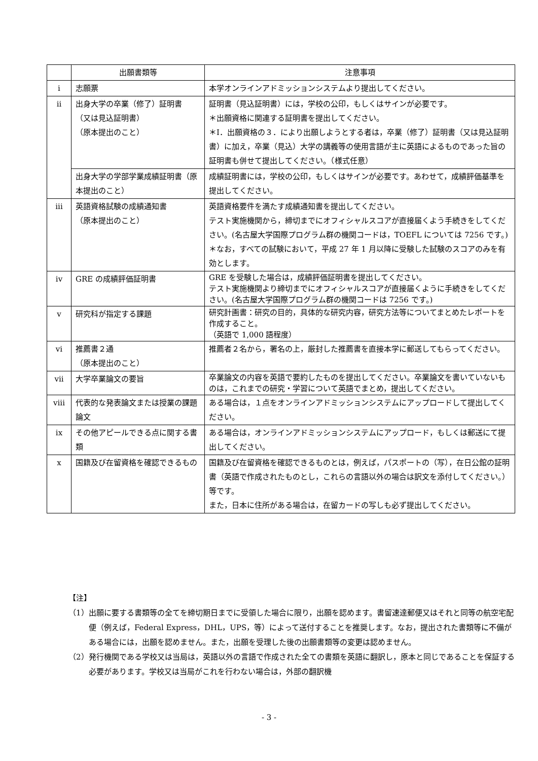| | 出願書類等 | 注意事項 |
| --- | --- | --- |
| i | 志願票 | 本学オンラインアドミッションシステムより提出してください。 |
| ii | 出身大学の卒業（修了）証明書 （又は見込証明書） （原本提出のこと） | 証明書（見込証明書）には，学校の公印，もしくはサインが必要です。 ＊出願資格に関連する証明書を提出してください。 ＊Ⅰ．出願資格の３．により出願しようとする者は，卒業（修了）証明書（又は見込証明書）に加え，卒業（見込）大学の講義等の使用言語が主に英語によるものであった旨の証明書も併せて提出してください。（様式任意） |
| | 出身大学の学部学業成績証明書（原本提出のこと） | 成績証明書には，学校の公印，もしくはサインが必要です。あわせて，成績評価基準を提出してください。 |
| iii | 英語資格試験の成績通知書 （原本提出のこと） | 英語資格要件を満たす成績通知書を提出してください。 テスト実施機関から，締切までにオフィシャルスコアが直接届くよう手続きをしてください。(名古屋大学国際プログラム群の機関コードは，TOEFL については 7256 です。) ＊なお，すべての試験において，平成 27 年 1 月以降に受験した試験のスコアのみを有効とします。 |
| iv | GRE の成績評価証明書 | GRE を受験した場合は，成績評価証明書を提出してください。 テスト実施機関より締切までにオフィシャルスコアが直接届くように手続きをしてください。(名古屋大学国際プログラム群の機関コードは 7256 です。) |
| v | 研究科が指定する課題 | 研究計画書：研究の目的，具体的な研究内容，研究方法等についてまとめたレポートを作成すること。 （英語で 1,000 語程度） |
| vi | 推薦書２通 （原本提出のこと） | 推薦者２名から，署名の上，厳封した推薦書を直接本学に郵送してもらってください。 |
| vii | 大学卒業論文の要旨 | 卒業論文の内容を英語で要約したものを提出してください。卒業論文を書いていないものは，これまでの研究・学習について英語でまとめ，提出してください。 |
| viii | 代表的な発表論文または授業の課題論文 | ある場合は，１点をオンラインアドミッションシステムにアップロードして提出してください。 |
| ix | その他アピールできる点に関する書類 | ある場合は，オンラインアドミッションシステムにアップロード，もしくは郵送にて提出してください。 |
| x | 国籍及び在留資格を確認できるもの | 国籍及び在留資格を確認できるものとは，例えば，パスポートの（写），在日公館の証明書（英語で作成されたものとし，これらの言語以外の場合は訳文を添付してください。）等です。 また，日本に住所がある場合は，在留カードの写しも必ず提出してください。 |
【注】
（1）出願に要する書類等の全てを締切期日までに受領した場合に限り，出願を認めます。書留速達郵便又はそれと同等の航空宅配便（例えば，Federal Express，DHL，UPS，等）によって送付することを推奨します。なお，提出された書類等に不備がある場合には，出願を認めません。また，出願を受理した後の出願書類等の変更は認めません。
（2）発行機関である学校又は当局は，英語以外の言語で作成された全ての書類を英語に翻訳し，原本と同じであることを保証する必要があります。学校又は当局がこれを行わない場合は，外部の翻訳機
- 3 -